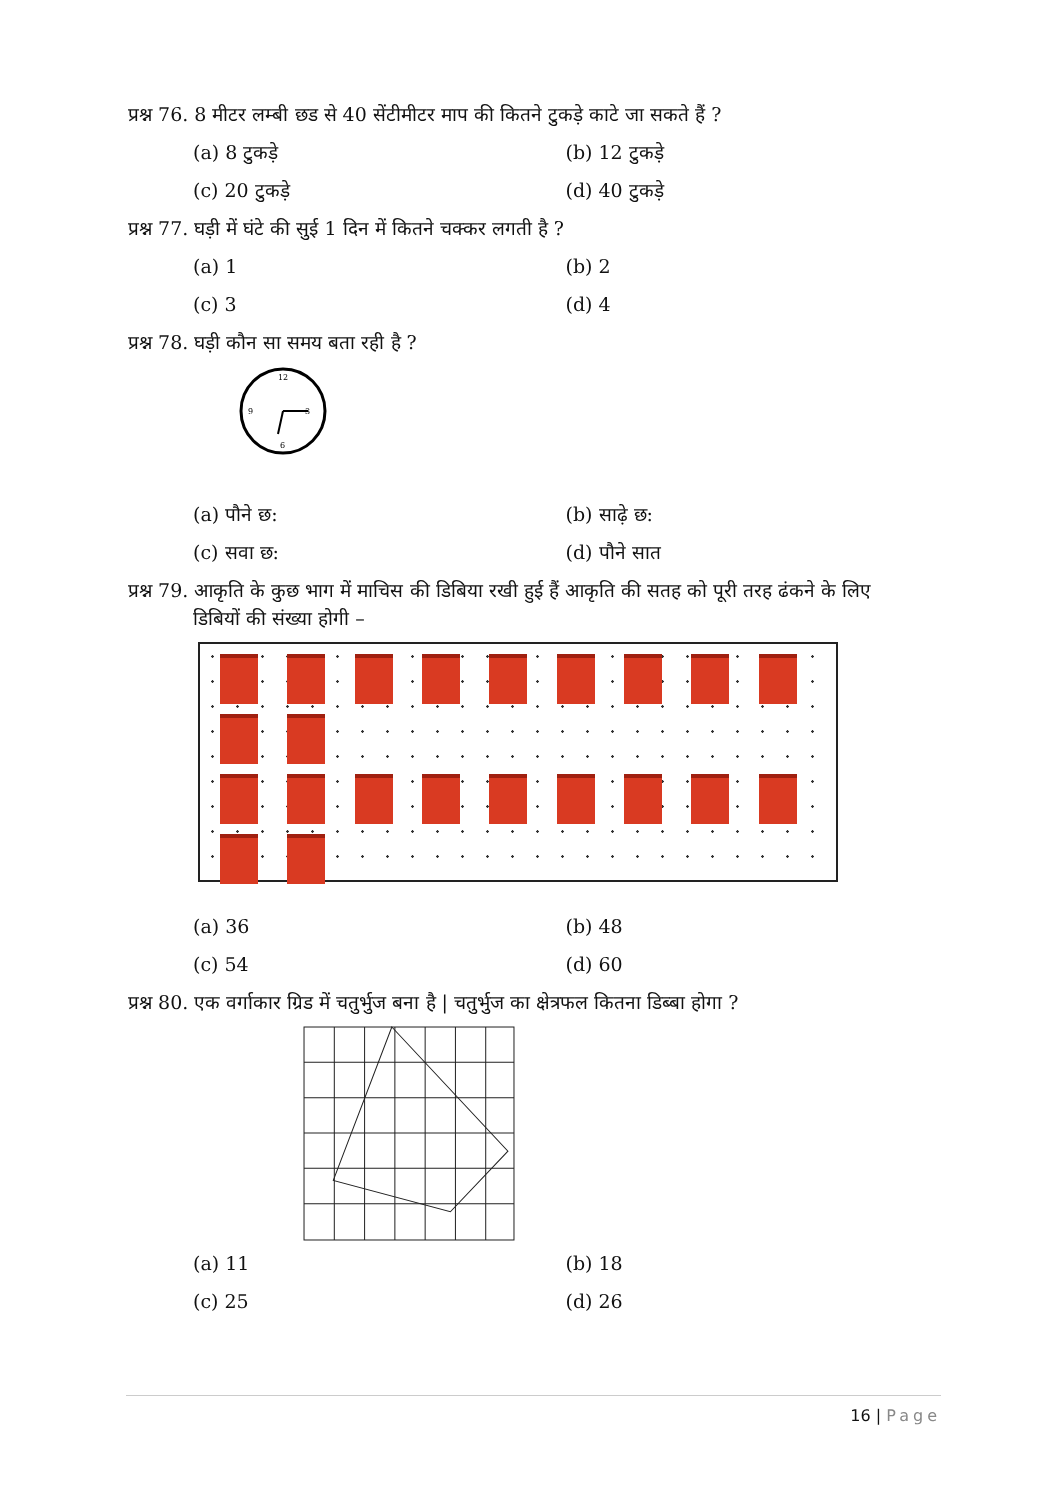प्रश्न 76. 8 मीटर लम्बी छड से 40 सेंटीमीटर माप की कितने टुकड़े काटे जा सकते हैं ?
(a) 8 टुकड़े (b) 12 टुकड़े
(c) 20 टुकड़े (d) 40 टुकड़े
प्रश्न 77. घड़ी में घंटे की सुई 1 दिन में कितने चक्कर लगती है ?
(a) 1 (b) 2
(c) 3 (d) 4
प्रश्न 78. घड़ी कौन सा समय बता रही है ?
12
3
6
9
(a) पौने छ: (b) साढ़े छ:
(c) सवा छ: (d) पौने सात
प्रश्न 79. आकृति के कुछ भाग में माचिस की डिबिया रखी हुई हैं आकृति की सतह को पूरी तरह ढंकने के लिए
डिबियों की संख्या होगी –
(a) 36 (b) 48
(c) 54 (d) 60
प्रश्न 80. एक वर्गाकार ग्रिड में चतुर्भुज बना है | चतुर्भुज का क्षेत्रफल कितना डिब्बा होगा ?
(a) 11 (b) 18
(c) 25 (d) 26
16 | Page